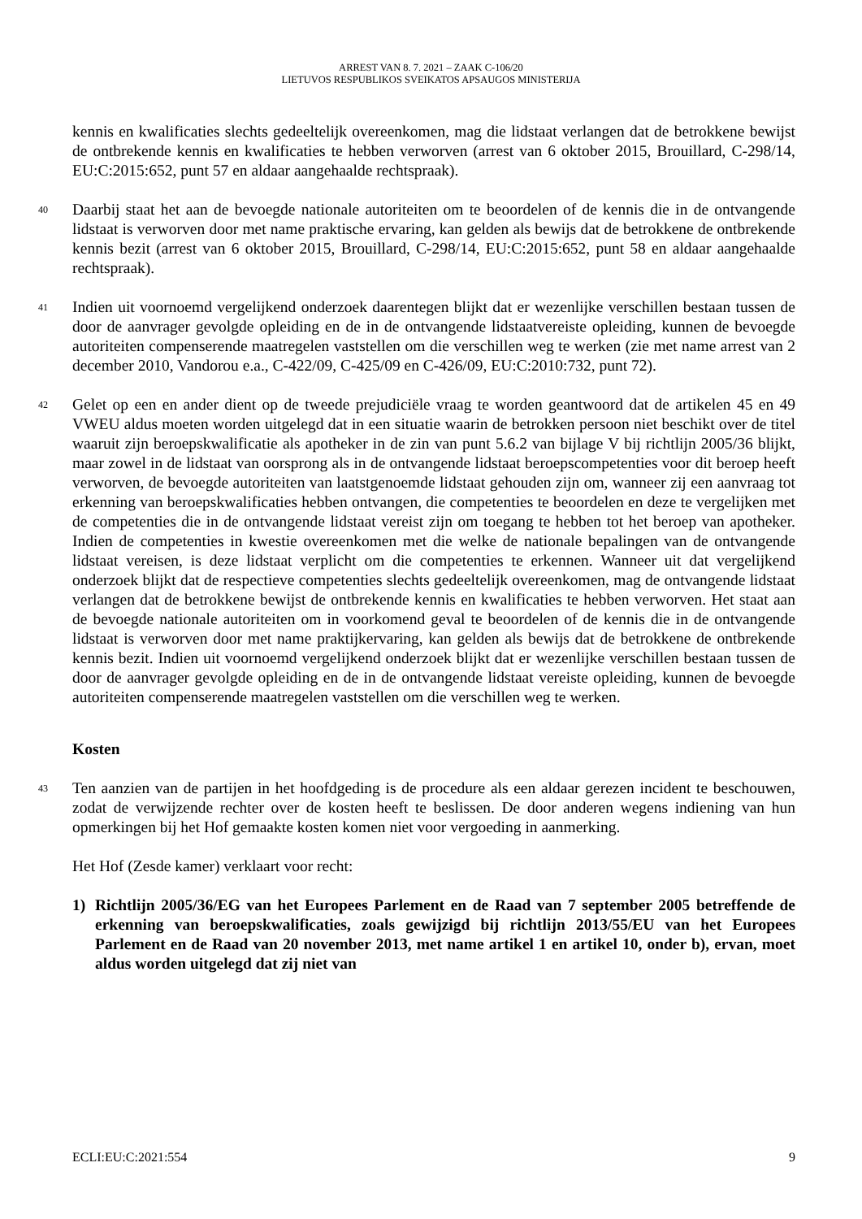ARREST VAN 8. 7. 2021 – ZAAK C-106/20
LIETUVOS RESPUBLIKOS SVEIKATOS APSAUGOS MINISTERIJA
kennis en kwalificaties slechts gedeeltelijk overeenkomen, mag die lidstaat verlangen dat de betrokkene bewijst de ontbrekende kennis en kwalificaties te hebben verworven (arrest van 6 oktober 2015, Brouillard, C-298/14, EU:C:2015:652, punt 57 en aldaar aangehaalde rechtspraak).
40
Daarbij staat het aan de bevoegde nationale autoriteiten om te beoordelen of de kennis die in de ontvangende lidstaat is verworven door met name praktische ervaring, kan gelden als bewijs dat de betrokkene de ontbrekende kennis bezit (arrest van 6 oktober 2015, Brouillard, C-298/14, EU:C:2015:652, punt 58 en aldaar aangehaalde rechtspraak).
41
Indien uit voornoemd vergelijkend onderzoek daarentegen blijkt dat er wezenlijke verschillen bestaan tussen de door de aanvrager gevolgde opleiding en de in de ontvangende lidstaatvereiste opleiding, kunnen de bevoegde autoriteiten compenserende maatregelen vaststellen om die verschillen weg te werken (zie met name arrest van 2 december 2010, Vandorou e.a., C-422/09, C-425/09 en C-426/09, EU:C:2010:732, punt 72).
42
Gelet op een en ander dient op de tweede prejudiciële vraag te worden geantwoord dat de artikelen 45 en 49 VWEU aldus moeten worden uitgelegd dat in een situatie waarin de betrokken persoon niet beschikt over de titel waaruit zijn beroepskwalificatie als apotheker in de zin van punt 5.6.2 van bijlage V bij richtlijn 2005/36 blijkt, maar zowel in de lidstaat van oorsprong als in de ontvangende lidstaat beroepscompetenties voor dit beroep heeft verworven, de bevoegde autoriteiten van laatstgenoemde lidstaat gehouden zijn om, wanneer zij een aanvraag tot erkenning van beroepskwalificaties hebben ontvangen, die competenties te beoordelen en deze te vergelijken met de competenties die in de ontvangende lidstaat vereist zijn om toegang te hebben tot het beroep van apotheker. Indien de competenties in kwestie overeenkomen met die welke de nationale bepalingen van de ontvangende lidstaat vereisen, is deze lidstaat verplicht om die competenties te erkennen. Wanneer uit dat vergelijkend onderzoek blijkt dat de respectieve competenties slechts gedeeltelijk overeenkomen, mag de ontvangende lidstaat verlangen dat de betrokkene bewijst de ontbrekende kennis en kwalificaties te hebben verworven. Het staat aan de bevoegde nationale autoriteiten om in voorkomend geval te beoordelen of de kennis die in de ontvangende lidstaat is verworven door met name praktijkervaring, kan gelden als bewijs dat de betrokkene de ontbrekende kennis bezit. Indien uit voornoemd vergelijkend onderzoek blijkt dat er wezenlijke verschillen bestaan tussen de door de aanvrager gevolgde opleiding en de in de ontvangende lidstaat vereiste opleiding, kunnen de bevoegde autoriteiten compenserende maatregelen vaststellen om die verschillen weg te werken.
Kosten
43
Ten aanzien van de partijen in het hoofdgeding is de procedure als een aldaar gerezen incident te beschouwen, zodat de verwijzende rechter over de kosten heeft te beslissen. De door anderen wegens indiening van hun opmerkingen bij het Hof gemaakte kosten komen niet voor vergoeding in aanmerking.
Het Hof (Zesde kamer) verklaart voor recht:
1) Richtlijn 2005/36/EG van het Europees Parlement en de Raad van 7 september 2005 betreffende de erkenning van beroepskwalificaties, zoals gewijzigd bij richtlijn 2013/55/EU van het Europees Parlement en de Raad van 20 november 2013, met name artikel 1 en artikel 10, onder b), ervan, moet aldus worden uitgelegd dat zij niet van
ECLI:EU:C:2021:554 9